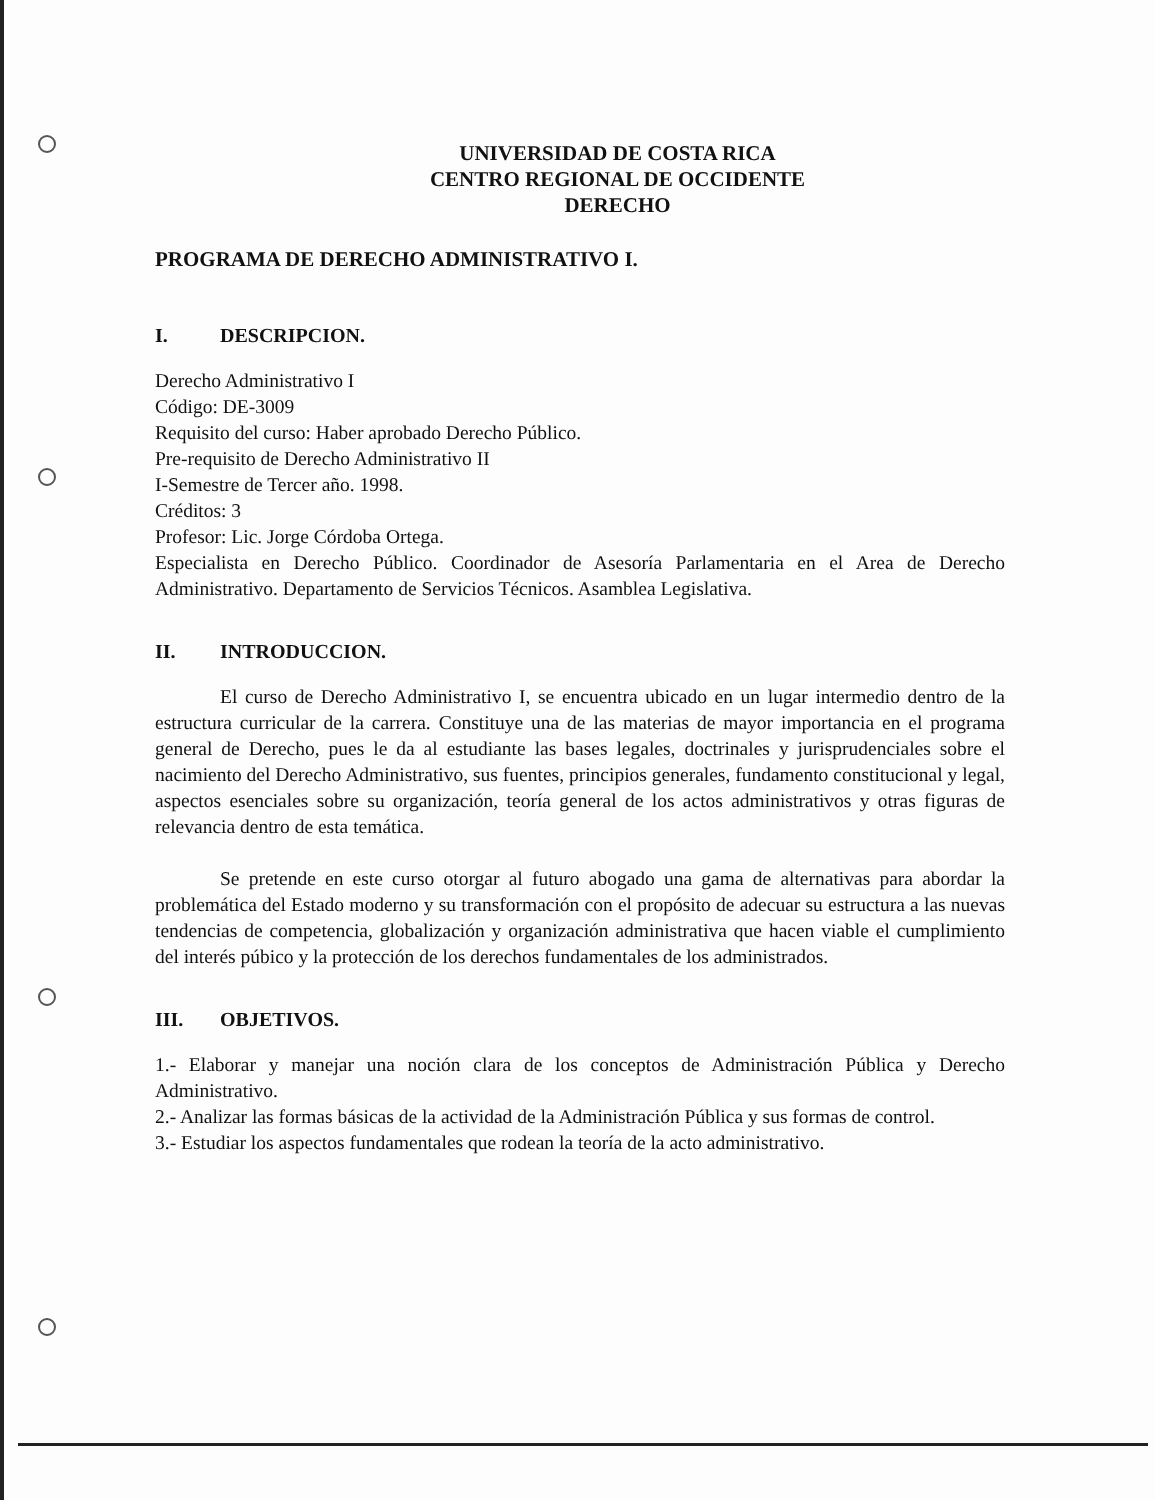UNIVERSIDAD DE COSTA RICA
CENTRO REGIONAL DE OCCIDENTE
DERECHO
PROGRAMA DE DERECHO ADMINISTRATIVO I.
I. DESCRIPCION.
Derecho Administrativo I
Código: DE-3009
Requisito del curso: Haber aprobado Derecho Público.
Pre-requisito de Derecho Administrativo II
I-Semestre de Tercer año. 1998.
Créditos: 3
Profesor: Lic. Jorge Córdoba Ortega.
Especialista en Derecho Público. Coordinador de Asesoría Parlamentaria en el Area de Derecho Administrativo. Departamento de Servicios Técnicos. Asamblea Legislativa.
II. INTRODUCCION.
El curso de Derecho Administrativo I, se encuentra ubicado en un lugar intermedio dentro de la estructura curricular de la carrera. Constituye una de las materias de mayor importancia en el programa general de Derecho, pues le da al estudiante las bases legales, doctrinales y jurisprudenciales sobre el nacimiento del Derecho Administrativo, sus fuentes, principios generales, fundamento constitucional y legal, aspectos esenciales sobre su organización, teoría general de los actos administrativos y otras figuras de relevancia dentro de esta temática.
Se pretende en este curso otorgar al futuro abogado una gama de alternativas para abordar la problemática del Estado moderno y su transformación con el propósito de adecuar su estructura a las nuevas tendencias de competencia, globalización y organización administrativa que hacen viable el cumplimiento del interés púbico y la protección de los derechos fundamentales de los administrados.
III. OBJETIVOS.
1.- Elaborar y manejar una noción clara de los conceptos de Administración Pública y Derecho Administrativo.
2.- Analizar las formas básicas de la actividad de la Administración Pública y sus formas de control.
3.- Estudiar los aspectos fundamentales que rodean la teoría de la acto administrativo.